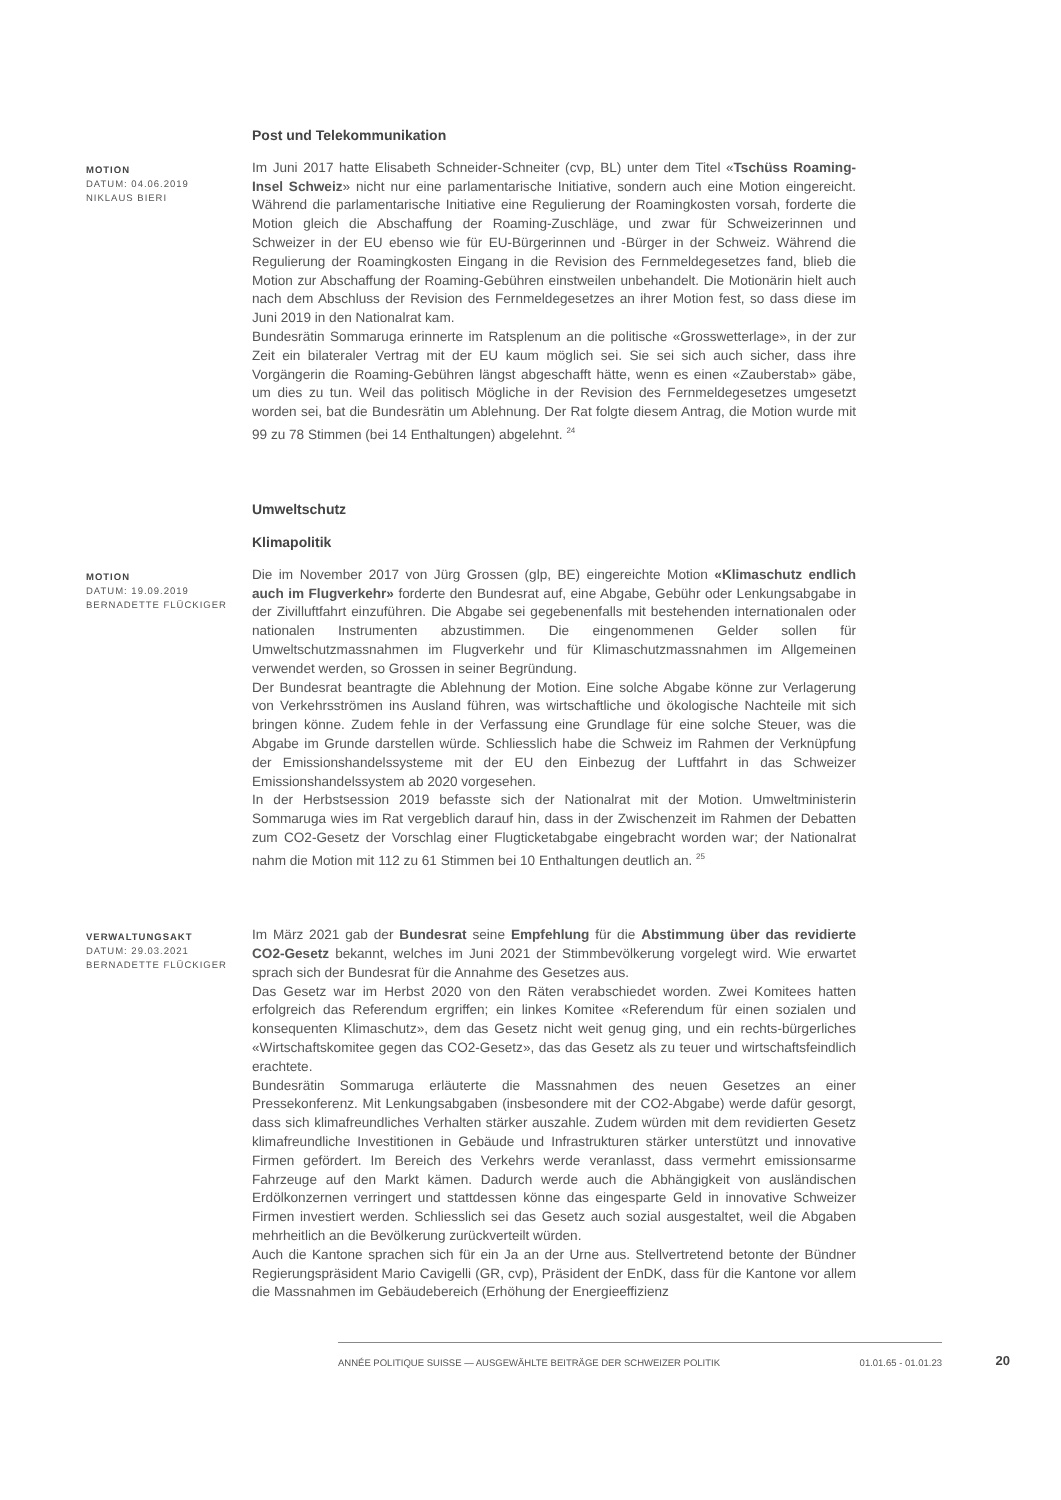Post und Telekommunikation
MOTION
DATUM: 04.06.2019
NIKLAUS BIERI
Im Juni 2017 hatte Elisabeth Schneider-Schneiter (cvp, BL) unter dem Titel «Tschüss Roaming-Insel Schweiz» nicht nur eine parlamentarische Initiative, sondern auch eine Motion eingereicht. Während die parlamentarische Initiative eine Regulierung der Roamingkosten vorsah, forderte die Motion gleich die Abschaffung der Roaming-Zuschläge, und zwar für Schweizerinnen und Schweizer in der EU ebenso wie für EU-Bürgerinnen und -Bürger in der Schweiz. Während die Regulierung der Roamingkosten Eingang in die Revision des Fernmeldegesetzes fand, blieb die Motion zur Abschaffung der Roaming-Gebühren einstweilen unbehandelt. Die Motionärin hielt auch nach dem Abschluss der Revision des Fernmeldegesetzes an ihrer Motion fest, so dass diese im Juni 2019 in den Nationalrat kam.
Bundesrätin Sommaruga erinnerte im Ratsplenum an die politische «Grosswetterlage», in der zur Zeit ein bilateraler Vertrag mit der EU kaum möglich sei. Sie sei sich auch sicher, dass ihre Vorgängerin die Roaming-Gebühren längst abgeschafft hätte, wenn es einen «Zauberstab» gäbe, um dies zu tun. Weil das politisch Mögliche in der Revision des Fernmeldegesetzes umgesetzt worden sei, bat die Bundesrätin um Ablehnung. Der Rat folgte diesem Antrag, die Motion wurde mit 99 zu 78 Stimmen (bei 14 Enthaltungen) abgelehnt. <sup>24</sup>
Umweltschutz
Klimapolitik
MOTION
DATUM: 19.09.2019
BERNADETTE FLÜCKIGER
Die im November 2017 von Jürg Grossen (glp, BE) eingereichte Motion «Klimaschutz endlich auch im Flugverkehr» forderte den Bundesrat auf, eine Abgabe, Gebühr oder Lenkungsabgabe in der Zivilluftfahrt einzuführen. Die Abgabe sei gegebenenfalls mit bestehenden internationalen oder nationalen Instrumenten abzustimmen. Die eingenommenen Gelder sollen für Umweltschutzmassnahmen im Flugverkehr und für Klimaschutzmassnahmen im Allgemeinen verwendet werden, so Grossen in seiner Begründung.
Der Bundesrat beantragte die Ablehnung der Motion. Eine solche Abgabe könne zur Verlagerung von Verkehrsströmen ins Ausland führen, was wirtschaftliche und ökologische Nachteile mit sich bringen könne. Zudem fehle in der Verfassung eine Grundlage für eine solche Steuer, was die Abgabe im Grunde darstellen würde. Schliesslich habe die Schweiz im Rahmen der Verknüpfung der Emissionshandelssysteme mit der EU den Einbezug der Luftfahrt in das Schweizer Emissionshandelssystem ab 2020 vorgesehen.
In der Herbstsession 2019 befasste sich der Nationalrat mit der Motion. Umweltministerin Sommaruga wies im Rat vergeblich darauf hin, dass in der Zwischenzeit im Rahmen der Debatten zum CO2-Gesetz der Vorschlag einer Flugticketabgabe eingebracht worden war; der Nationalrat nahm die Motion mit 112 zu 61 Stimmen bei 10 Enthaltungen deutlich an. <sup>25</sup>
VERWALTUNGSAKT
DATUM: 29.03.2021
BERNADETTE FLÜCKIGER
Im März 2021 gab der Bundesrat seine Empfehlung für die Abstimmung über das revidierte CO2-Gesetz bekannt, welches im Juni 2021 der Stimmbevölkerung vorgelegt wird. Wie erwartet sprach sich der Bundesrat für die Annahme des Gesetzes aus.
Das Gesetz war im Herbst 2020 von den Räten verabschiedet worden. Zwei Komitees hatten erfolgreich das Referendum ergriffen; ein linkes Komitee «Referendum für einen sozialen und konsequenten Klimaschutz», dem das Gesetz nicht weit genug ging, und ein rechts-bürgerliches «Wirtschaftskomitee gegen das CO2-Gesetz», das das Gesetz als zu teuer und wirtschaftsfeindlich erachtete.
Bundesrätin Sommaruga erläuterte die Massnahmen des neuen Gesetzes an einer Pressekonferenz. Mit Lenkungsabgaben (insbesondere mit der CO2-Abgabe) werde dafür gesorgt, dass sich klimafreundliches Verhalten stärker auszahle. Zudem würden mit dem revidierten Gesetz klimafreundliche Investitionen in Gebäude und Infrastrukturen stärker unterstützt und innovative Firmen gefördert. Im Bereich des Verkehrs werde veranlasst, dass vermehrt emissionsarme Fahrzeuge auf den Markt kämen. Dadurch werde auch die Abhängigkeit von ausländischen Erdölkonzernen verringert und stattdessen könne das eingesparte Geld in innovative Schweizer Firmen investiert werden. Schliesslich sei das Gesetz auch sozial ausgestaltet, weil die Abgaben mehrheitlich an die Bevölkerung zurückverteilt würden.
Auch die Kantone sprachen sich für ein Ja an der Urne aus. Stellvertretend betonte der Bündner Regierungspräsident Mario Cavigelli (GR, cvp), Präsident der EnDK, dass für die Kantone vor allem die Massnahmen im Gebäudebereich (Erhöhung der Energieeffizienz
ANNÉE POLITIQUE SUISSE — AUSGEWÄHLTE BEITRÄGE DER SCHWEIZER POLITIK 01.01.65 - 01.01.23 20